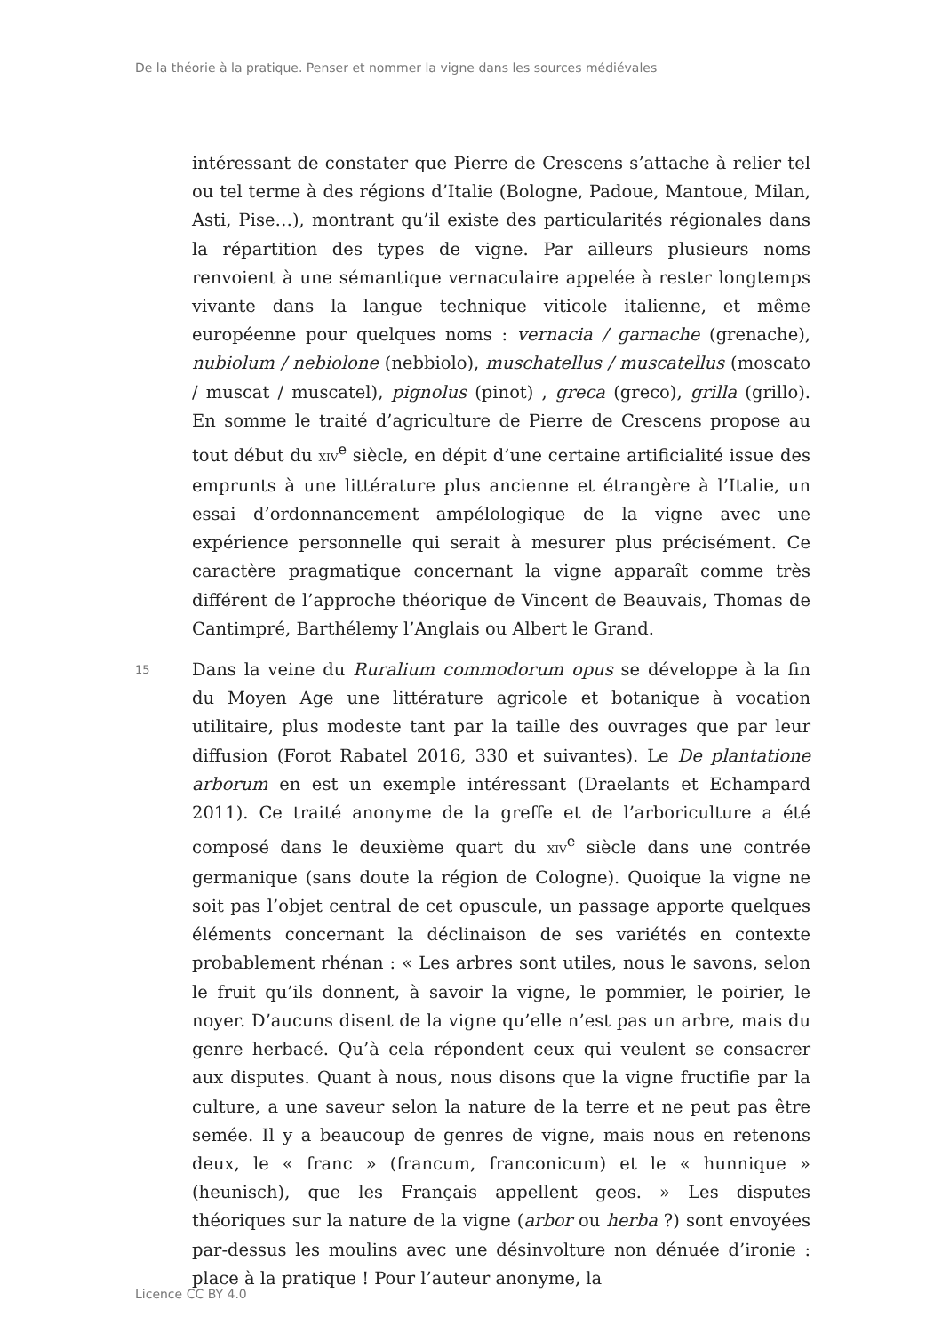De la théorie à la pratique. Penser et nommer la vigne dans les sources médiévales
intéressant de constater que Pierre de Crescens s’attache à relier tel ou tel terme à des régions d’Italie (Bologne, Padoue, Mantoue, Milan, Asti, Pise…), montrant qu’il existe des particularités régionales dans la répartition des types de vigne. Par ailleurs plusieurs noms renvoient à une sémantique vernaculaire appelée à rester longtemps vivante dans la langue technique viticole italienne, et même européenne pour quelques noms : vernacia / garnache (grenache), nubiolum / nebiolone (nebbiolo), muschatellus / muscatellus (moscato / muscat / muscatel), pignolus (pinot) , greca (greco), grilla (grillo). En somme le traité d’agriculture de Pierre de Crescens propose au tout début du XIV<sup>e</sup> siècle, en dépit d’une certaine artificialité issue des emprunts à une littérature plus ancienne et étrangère à l’Italie, un essai d’ordonnancement ampélologique de la vigne avec une expérience personnelle qui serait à mesurer plus précisément. Ce caractère pragmatique concernant la vigne apparaît comme très différent de l’approche théorique de Vincent de Beauvais, Thomas de Cantimpré, Barthélemy l’Anglais ou Albert le Grand.
15
Dans la veine du Ruralium commodorum opus se développe à la fin du Moyen Age une littérature agricole et botanique à vocation utilitaire, plus modeste tant par la taille des ouvrages que par leur diffusion (Forot Rabatel 2016, 330 et suivantes). Le De plantatione arborum en est un exemple intéressant (Draelants et Echampard 2011). Ce traité anonyme de la greffe et de l’arboriculture a été composé dans le deuxième quart du XIV<sup>e</sup> siècle dans une contrée germanique (sans doute la région de Cologne). Quoique la vigne ne soit pas l’objet central de cet opuscule, un passage apporte quelques éléments concernant la déclinaison de ses variétés en contexte probablement rhénan : « Les arbres sont utiles, nous le savons, selon le fruit qu’ils donnent, à savoir la vigne, le pommier, le poirier, le noyer. D’aucuns disent de la vigne qu’elle n’est pas un arbre, mais du genre herbacé. Qu’à cela répondent ceux qui veulent se consacrer aux disputes. Quant à nous, nous disons que la vigne fructifie par la culture, a une saveur selon la nature de la terre et ne peut pas être semée. Il y a beaucoup de genres de vigne, mais nous en retenons deux, le « franc » (francum, franconicum) et le « hunnique » (heunisch), que les Français appellent geos. » Les disputes théoriques sur la nature de la vigne (arbor ou herba ?) sont envoyées par-dessus les moulins avec une désinvolture non dénuée d’ironie : place à la pratique ! Pour l’auteur anonyme, la
Licence CC BY 4.0